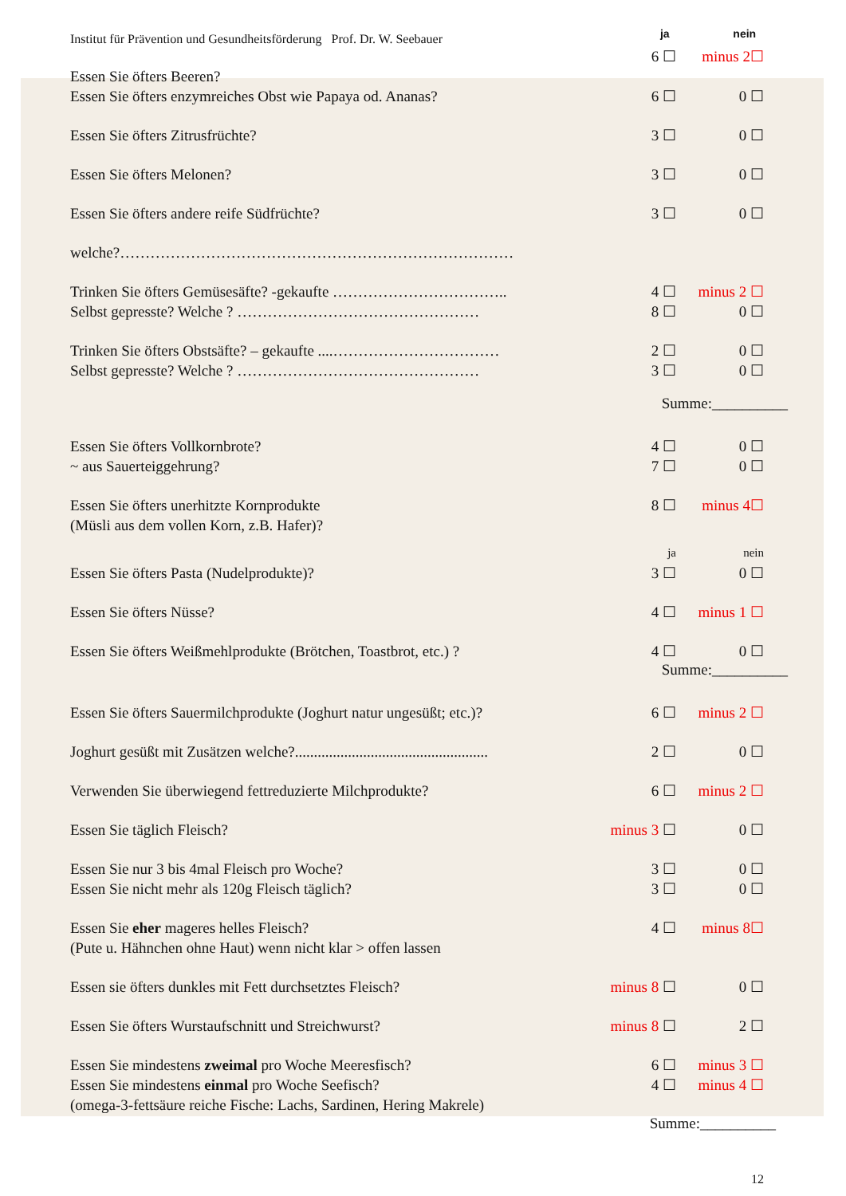Institut für Prävention und Gesundheitsförderung Prof. Dr. W. Seebauer ja nein
6 ☐ minus 2☐
Essen Sie öfters Beeren?
Essen Sie öfters enzymreiches Obst wie Papaya od. Ananas? 6 ☐ 0 ☐
Essen Sie öfters Zitrusfrüchte? 3 ☐ 0 ☐
Essen Sie öfters Melonen? 3 ☐ 0 ☐
Essen Sie öfters andere reife Südfrüchte? 3 ☐ 0 ☐
welche?……………………………………………………………………
Trinken Sie öfters Gemüsesäfte? -gekaufte …………………………….. 4 ☐ minus 2 ☐
Selbst gepresste? Welche ? ………………………………………… 8 ☐ 0 ☐
Trinken Sie öfters Obstsäfte? – gekaufte ....…………………………… 2 ☐ 0 ☐
Selbst gepresste? Welche ? ………………………………………… 3 ☐ 0 ☐
Summe:__________
Essen Sie öfters Vollkornbrote? 4 ☐ 0 ☐
~ aus Sauerteiggehrung? 7 ☐ 0 ☐
Essen Sie öfters unerhitzte Kornprodukte 8 ☐ minus 4☐
(Müsli aus dem vollen Korn, z.B. Hafer)?
ja nein
Essen Sie öfters Pasta (Nudelprodukte)? 3 ☐ 0 ☐
Essen Sie öfters Nüsse? 4 ☐ minus 1 ☐
Essen Sie öfters Weißmehlprodukte (Brötchen, Toastbrot, etc.) ? 4 ☐ 0 ☐
Summe:__________
Essen Sie öfters Sauermilchprodukte (Joghurt natur ungesüßt; etc.)? 6 ☐ minus 2 ☐
Joghurt gesüßt mit Zusätzen welche?................................................... 2 ☐ 0 ☐
Verwenden Sie überwiegend fettreduzierte Milchprodukte? 6 ☐ minus 2 ☐
Essen Sie täglich Fleisch? minus 3 ☐ 0 ☐
Essen Sie nur 3 bis 4mal Fleisch pro Woche? 3 ☐ 0 ☐
Essen Sie nicht mehr als 120g Fleisch täglich? 3 ☐ 0 ☐
Essen Sie eher mageres helles Fleisch? 4 ☐ minus 8☐
(Pute u. Hähnchen ohne Haut) wenn nicht klar > offen lassen
Essen sie öfters dunkles mit Fett durchsetztes Fleisch? minus 8 ☐ 0 ☐
Essen Sie öfters Wurstaufschnitt und Streichwurst? minus 8 ☐ 2 ☐
Essen Sie mindestens zweimal pro Woche Meeresfisch? 6 ☐ minus 3 ☐
Essen Sie mindestens einmal pro Woche Seefisch? 4 ☐ minus 4 ☐
(omega-3-fettsäure reiche Fische: Lachs, Sardinen, Hering Makrele)
Summe:__________
12